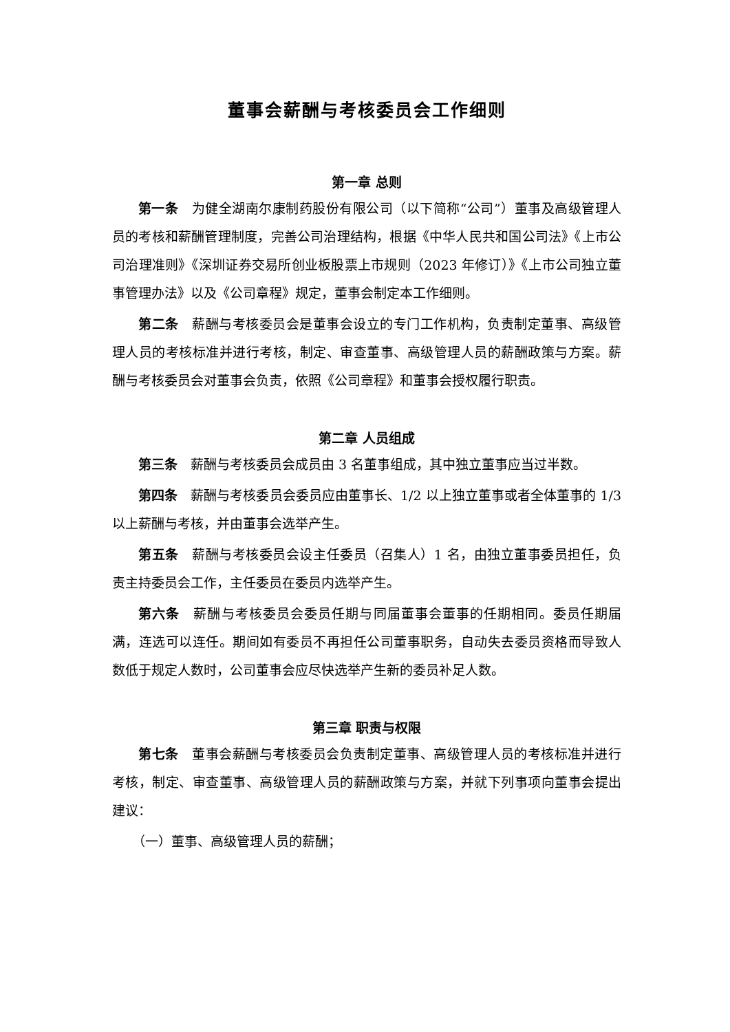董事会薪酬与考核委员会工作细则
第一章 总则
第一条　为健全湖南尔康制药股份有限公司（以下简称“公司”）董事及高级管理人员的考核和薪酬管理制度，完善公司治理结构，根据《中华人民共和国公司法》《上市公司治理准则》《深圳证券交易所创业板股票上市规则（2023 年修订）》《上市公司独立董事管理办法》以及《公司章程》规定，董事会制定本工作细则。
第二条　薪酬与考核委员会是董事会设立的专门工作机构，负责制定董事、高级管理人员的考核标准并进行考核，制定、审查董事、高级管理人员的薪酬政策与方案。薪酬与考核委员会对董事会负责，依照《公司章程》和董事会授权履行职责。
第二章 人员组成
第三条　薪酬与考核委员会成员由 3 名董事组成，其中独立董事应当过半数。
第四条　薪酬与考核委员会委员应由董事长、1/2 以上独立董事或者全体董事的 1/3 以上薪酬与考核，并由董事会选举产生。
第五条　薪酬与考核委员会设主任委员（召集人）1 名，由独立董事委员担任，负责主持委员会工作，主任委员在委员内选举产生。
第六条　薪酬与考核委员会委员任期与同届董事会董事的任期相同。委员任期届满，连选可以连任。期间如有委员不再担任公司董事职务，自动失去委员资格而导致人数低于规定人数时，公司董事会应尽快选举产生新的委员补足人数。
第三章 职责与权限
第七条　董事会薪酬与考核委员会负责制定董事、高级管理人员的考核标准并进行考核，制定、审查董事、高级管理人员的薪酬政策与方案，并就下列事项向董事会提出建议：
（一）董事、高级管理人员的薪酬；